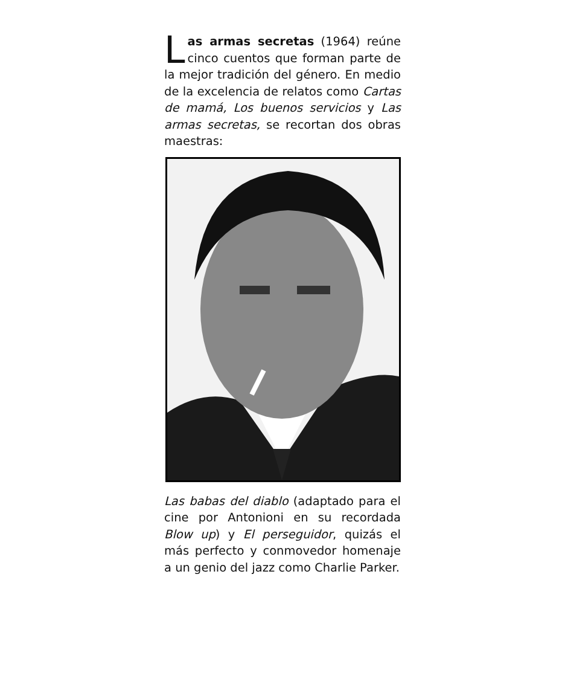Las armas secretas (1964) reúne cinco cuentos que forman parte de la mejor tradición del género. En medio de la excelencia de relatos como Cartas de mamá, Los buenos servicios y Las armas secretas, se recortan dos obras maestras:
Las babas del diablo (adaptado para el cine por Antonioni en su recordada Blow up) y El perseguidor, quizás el más perfecto y conmovedor homenaje a un genio del jazz como Charlie Parker.